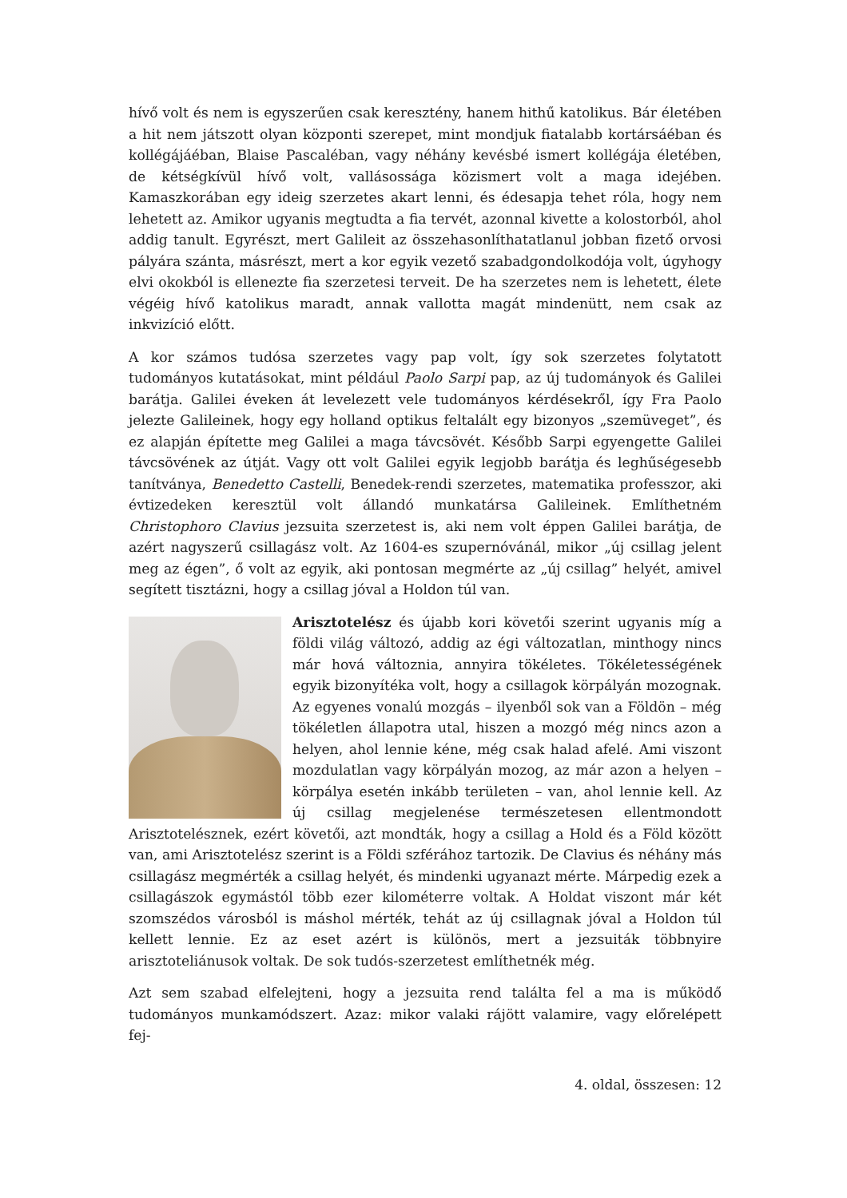hívő volt és nem is egyszerűen csak keresztény, hanem hithű katolikus. Bár életében a hit nem játszott olyan központi szerepet, mint mondjuk fiatalabb kortársáéban és kollégájáéban, Blaise Pascaléban, vagy néhány kevésbé ismert kollégája életében, de kétségkívül hívő volt, vallásossága közismert volt a maga idejében. Kamaszkorában egy ideig szerzetes akart lenni, és édesapja tehet róla, hogy nem lehetett az. Amikor ugyanis megtudta a fia tervét, azonnal kivette a kolostorból, ahol addig tanult. Egyrészt, mert Galileit az összehasonlíthatatlanul jobban fizető orvosi pályára szánta, másrészt, mert a kor egyik vezető szabadgondolkodója volt, úgyhogy elvi okokból is ellenezte fia szerzetesi terveit. De ha szerzetes nem is lehetett, élete végéig hívő katolikus maradt, annak vallotta magát mindenütt, nem csak az inkvizíció előtt.
A kor számos tudósa szerzetes vagy pap volt, így sok szerzetes folytatott tudományos kutatásokat, mint például Paolo Sarpi pap, az új tudományok és Galilei barátja. Galilei éveken át levelezett vele tudományos kérdésekről, így Fra Paolo jelezte Galileinek, hogy egy holland optikus feltalált egy bizonyos „szemüveget”, és ez alapján építette meg Galilei a maga távcsövét. Később Sarpi egyengette Galilei távcsövének az útját. Vagy ott volt Galilei egyik legjobb barátja és leghűségesebb tanítványa, Benedetto Castelli, Benedek-rendi szerzetes, matematika professzor, aki évtizedeken keresztül volt állandó munkatársa Galileinek. Említhetném Christophoro Clavius jezsuita szerzetest is, aki nem volt éppen Galilei barátja, de azért nagyszerű csillagász volt. Az 1604-es szupernóvánál, mikor „új csillag jelent meg az égen”, ő volt az egyik, aki pontosan megmérte az „új csillag” helyét, amivel segített tisztázni, hogy a csillag jóval a Holdon túl van.
Arisztotelész és újabb kori követői szerint ugyanis míg a földi világ változó, addig az égi változatlan, minthogy nincs már hová változnia, annyira tökéletes. Tökéletességének egyik bizonyítéka volt, hogy a csillagok körpályán mozognak. Az egyenes vonalú mozgás – ilyenből sok van a Földön – még tökéletlen állapotra utal, hiszen a mozgó még nincs azon a helyen, ahol lennie kéne, még csak halad afelé. Ami viszont mozdulatlan vagy körpályán mozog, az már azon a helyen – körpálya esetén inkább területen – van, ahol lennie kell. Az új csillag megjelenése természetesen ellentmondott Arisztotelésznek, ezért követői, azt mondták, hogy a csillag a Hold és a Föld között van, ami Arisztotelész szerint is a Földi szférához tartozik. De Clavius és néhány más csillagász megmérték a csillag helyét, és mindenki ugyanazt mérte. Márpedig ezek a csillagászok egymástól több ezer kilométerre voltak. A Holdat viszont már két szomszédos városból is máshol mérték, tehát az új csillagnak jóval a Holdon túl kellett lennie. Ez az eset azért is különös, mert a jezsuiták többnyire arisztoteliánusok voltak. De sok tudós-szerzetest említhetnék még.
Azt sem szabad elfelejteni, hogy a jezsuita rend találta fel a ma is működő tudományos munkamódszert. Azaz: mikor valaki rájött valamire, vagy előrelépett fej-
4. oldal, összesen: 12